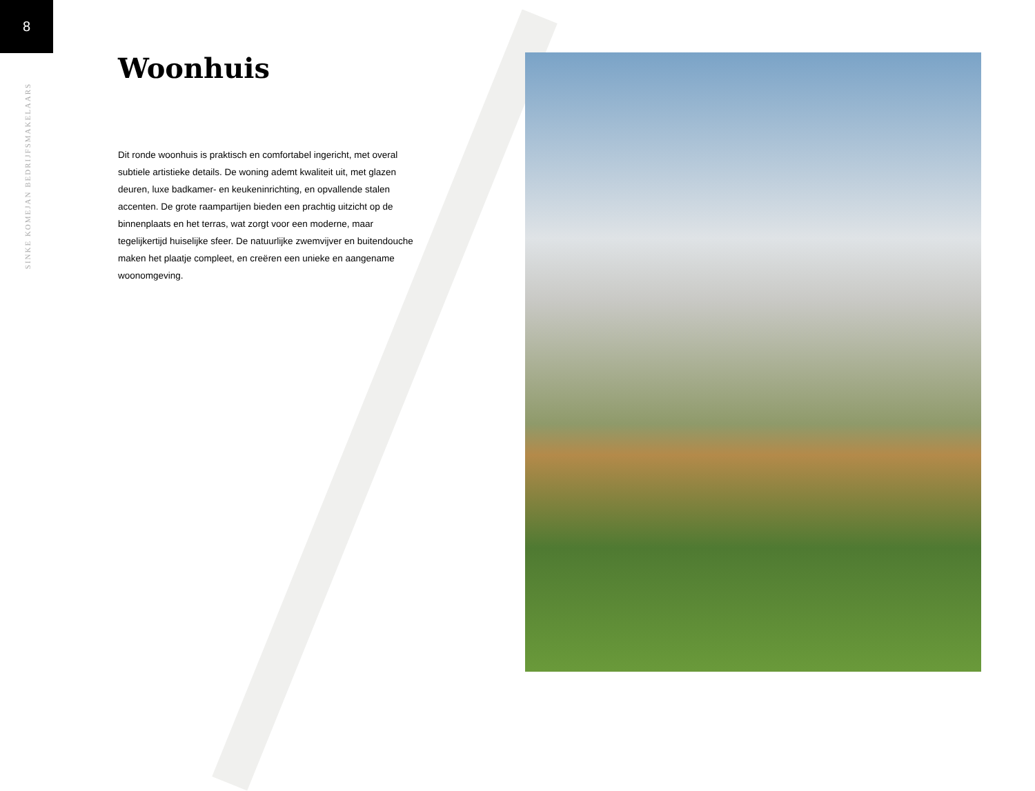8
SINKE KOMEJAN BEDRIJFSMAKELAARS
Woonhuis
Dit ronde woonhuis is praktisch en comfortabel ingericht, met overal subtiele artistieke details. De woning ademt kwaliteit uit, met glazen deuren, luxe badkamer- en keukeninrichting, en opvallende stalen accenten. De grote raampartijen bieden een prachtig uitzicht op de binnenplaats en het terras, wat zorgt voor een moderne, maar tegelijkertijd huiselijke sfeer. De natuurlijke zwemvijver en buitendouche maken het plaatje compleet, en creëren een unieke en aangename woonomgeving.